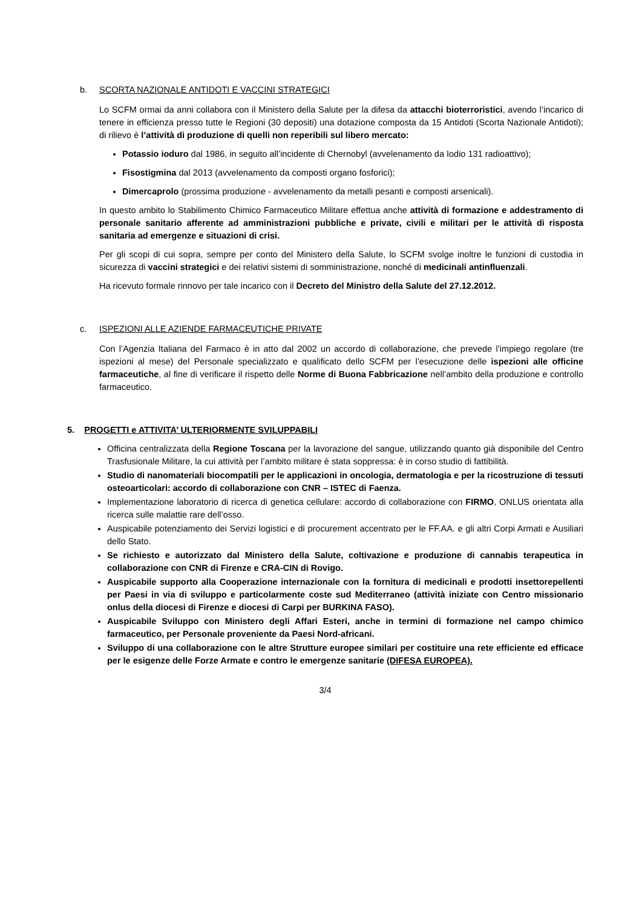b. SCORTA NAZIONALE ANTIDOTI E VACCINI STRATEGICI
Lo SCFM ormai da anni collabora con il Ministero della Salute per la difesa da attacchi bioterroristici, avendo l’incarico di tenere in efficienza presso tutte le Regioni (30 depositi) una dotazione composta da 15 Antidoti (Scorta Nazionale Antidoti); di rilievo è l’attività di produzione di quelli non reperibili sul libero mercato:
Potassio ioduro dal 1986, in seguito all’incidente di Chernobyl (avvelenamento da Iodio 131 radioattivo);
Fisostigmina dal 2013 (avvelenamento da composti organo fosforici);
Dimercaprolo (prossima produzione - avvelenamento da metalli pesanti e composti arsenicali).
In questo ambito lo Stabilimento Chimico Farmaceutico Militare effettua anche attività di formazione e addestramento di personale sanitario afferente ad amministrazioni pubbliche e private, civili e militari per le attività di risposta sanitaria ad emergenze e situazioni di crisi.
Per gli scopi di cui sopra, sempre per conto del Ministero della Salute, lo SCFM svolge inoltre le funzioni di custodia in sicurezza di vaccini strategici e dei relativi sistemi di somministrazione, nonché di medicinali antinfluenzali.
Ha ricevuto formale rinnovo per tale incarico con il Decreto del Ministro della Salute del 27.12.2012.
c. ISPEZIONI ALLE AZIENDE FARMACEUTICHE PRIVATE
Con l’Agenzia Italiana del Farmaco è in atto dal 2002 un accordo di collaborazione, che prevede l’impiego regolare (tre ispezioni al mese) del Personale specializzato e qualificato dello SCFM per l’esecuzione delle ispezioni alle officine farmaceutiche, al fine di verificare il rispetto delle Norme di Buona Fabbricazione nell’ambito della produzione e controllo farmaceutico.
5. PROGETTI e ATTIVITA’ ULTERIORMENTE SVILUPPABILI
Officina centralizzata della Regione Toscana per la lavorazione del sangue, utilizzando quanto già disponibile del Centro Trasfusionale Militare, la cui attività per l’ambito militare è stata soppressa: è in corso studio di fattibilità.
Studio di nanomateriali biocompatili per le applicazioni in oncologia, dermatologia e per la ricostruzione di tessuti osteoarticolari: accordo di collaborazione con CNR – ISTEC di Faenza.
Implementazione laboratorio di ricerca di genetica cellulare: accordo di collaborazione con FIRMO, ONLUS orientata alla ricerca sulle malattie rare dell’osso.
Auspicabile potenziamento dei Servizi logistici e di procurement accentrato per le FF.AA. e gli altri Corpi Armati e Ausiliari dello Stato.
Se richiesto e autorizzato dal Ministero della Salute, coltivazione e produzione di cannabis terapeutica in collaborazione con CNR di Firenze e CRA-CIN di Rovigo.
Auspicabile supporto alla Cooperazione internazionale con la fornitura di medicinali e prodotti insettorepellenti per Paesi in via di sviluppo e particolarmente coste sud Mediterraneo (attività iniziate con Centro missionario onlus della diocesi di Firenze e diocesi di Carpi per BURKINA FASO).
Auspicabile Sviluppo con Ministero degli Affari Esteri, anche in termini di formazione nel campo chimico farmaceutico, per Personale proveniente da Paesi Nord-africani.
Sviluppo di una collaborazione con le altre Strutture europee similari per costituire una rete efficiente ed efficace per le esigenze delle Forze Armate e contro le emergenze sanitarie (DIFESA EUROPEA).
3/4